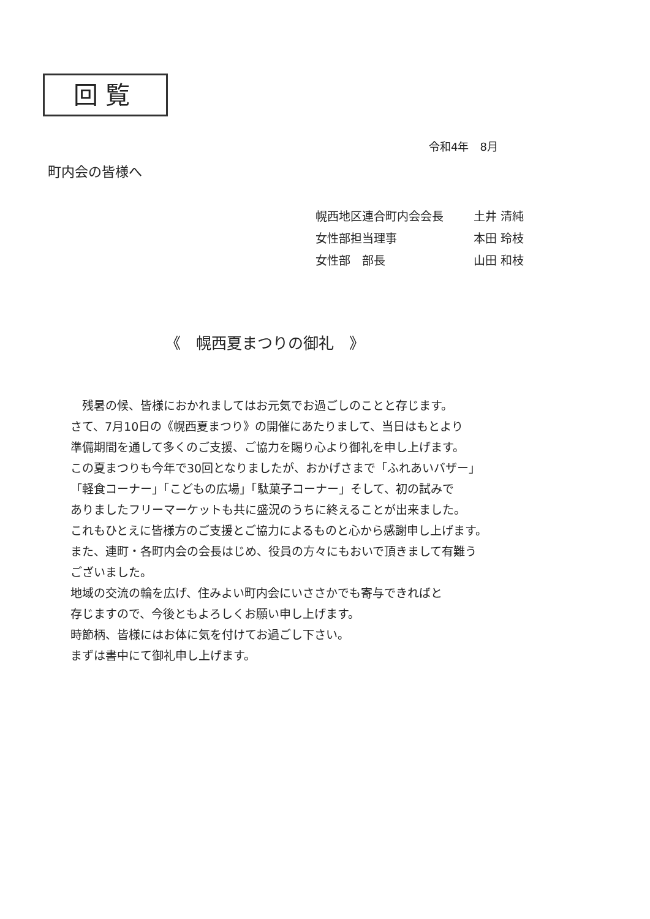回覧
令和4年　8月
町内会の皆様へ
幌西地区連合町内会会長 土井 清純
女性部担当理事 本田 玲枝
女性部　部長 山田 和枝
《　幌西夏まつりの御礼　》
　残暑の候、皆様におかれましてはお元気でお過ごしのことと存じます。
さて、7月10日の《幌西夏まつり》の開催にあたりまして、当日はもとより
準備期間を通して多くのご支援、ご協力を賜り心より御礼を申し上げます。
この夏まつりも今年で30回となりましたが、おかげさまで「ふれあいバザー」
「軽食コーナー」「こどもの広場」「駄菓子コーナー」そして、初の試みで
ありましたフリーマーケットも共に盛況のうちに終えることが出来ました。
これもひとえに皆様方のご支援とご協力によるものと心から感謝申し上げます。
また、連町・各町内会の会長はじめ、役員の方々にもおいで頂きまして有難う
ございました。
地域の交流の輪を広げ、住みよい町内会にいささかでも寄与できればと
存じますので、今後ともよろしくお願い申し上げます。
時節柄、皆様にはお体に気を付けてお過ごし下さい。
まずは書中にて御礼申し上げます。